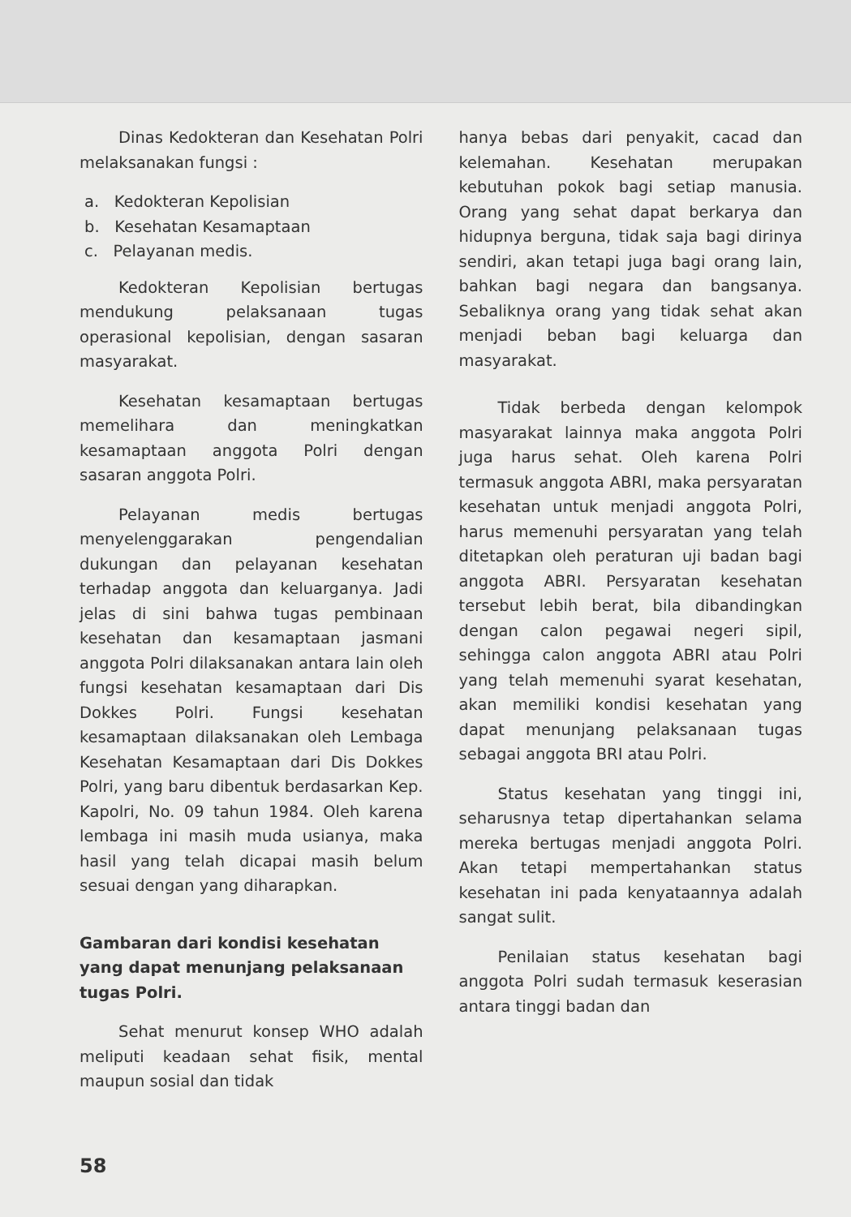Dinas Kedokteran dan Kesehatan Polri melaksanakan fungsi :
a. Kedokteran Kepolisian
b. Kesehatan Kesamaptaan
c. Pelayanan medis.
Kedokteran Kepolisian bertugas mendukung pelaksanaan tugas operasional kepolisian, dengan sasaran masyarakat.
Kesehatan kesamaptaan bertugas memelihara dan meningkatkan kesamaptaan anggota Polri dengan sasaran anggota Polri.
Pelayanan medis bertugas menyelenggarakan pengendalian dukungan dan pelayanan kesehatan terhadap anggota dan keluarganya. Jadi jelas di sini bahwa tugas pembinaan kesehatan dan kesamaptaan jasmani anggota Polri dilaksanakan antara lain oleh fungsi kesehatan kesamaptaan dari Dis Dokkes Polri. Fungsi kesehatan kesamaptaan dilaksanakan oleh Lembaga Kesehatan Kesamaptaan dari Dis Dokkes Polri, yang baru dibentuk berdasarkan Kep. Kapolri, No. 09 tahun 1984. Oleh karena lembaga ini masih muda usianya, maka hasil yang telah dicapai masih belum sesuai dengan yang diharapkan.
Gambaran dari kondisi kesehatan yang dapat menunjang pelaksanaan tugas Polri.
Sehat menurut konsep WHO adalah meliputi keadaan sehat fisik, mental maupun sosial dan tidak
hanya bebas dari penyakit, cacad dan kelemahan. Kesehatan merupakan kebutuhan pokok bagi setiap manusia. Orang yang sehat dapat berkarya dan hidupnya berguna, tidak saja bagi dirinya sendiri, akan tetapi juga bagi orang lain, bahkan bagi negara dan bangsanya. Sebaliknya orang yang tidak sehat akan menjadi beban bagi keluarga dan masyarakat.
Tidak berbeda dengan kelompok masyarakat lainnya maka anggota Polri juga harus sehat. Oleh karena Polri termasuk anggota ABRI, maka persyaratan kesehatan untuk menjadi anggota Polri, harus memenuhi persyaratan yang telah ditetapkan oleh peraturan uji badan bagi anggota ABRI. Persyaratan kesehatan tersebut lebih berat, bila dibandingkan dengan calon pegawai negeri sipil, sehingga calon anggota ABRI atau Polri yang telah memenuhi syarat kesehatan, akan memiliki kondisi kesehatan yang dapat menunjang pelaksanaan tugas sebagai anggota BRI atau Polri.
Status kesehatan yang tinggi ini, seharusnya tetap dipertahankan selama mereka bertugas menjadi anggota Polri. Akan tetapi mempertahankan status kesehatan ini pada kenyataannya adalah sangat sulit.
Penilaian status kesehatan bagi anggota Polri sudah termasuk keserasian antara tinggi badan dan
58